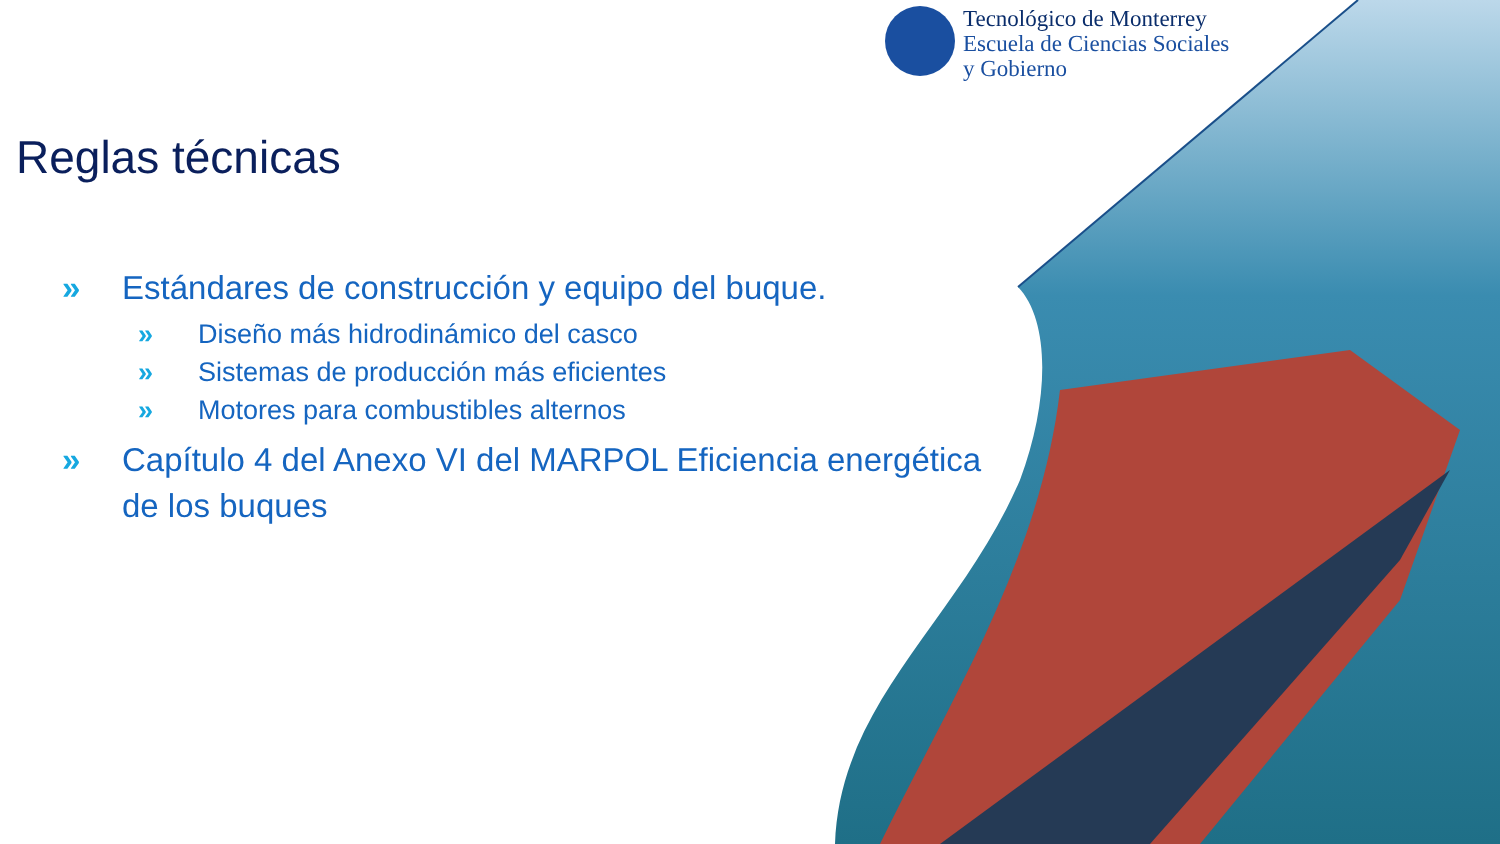Tecnológico de Monterrey
Escuela de Ciencias Sociales
y Gobierno
Reglas técnicas
» Estándares de construcción y equipo del buque.
» Diseño más hidrodinámico del casco
» Sistemas de producción más eficientes
» Motores para combustibles alternos
» Capítulo 4 del Anexo VI del MARPOL Eficiencia energética de los buques